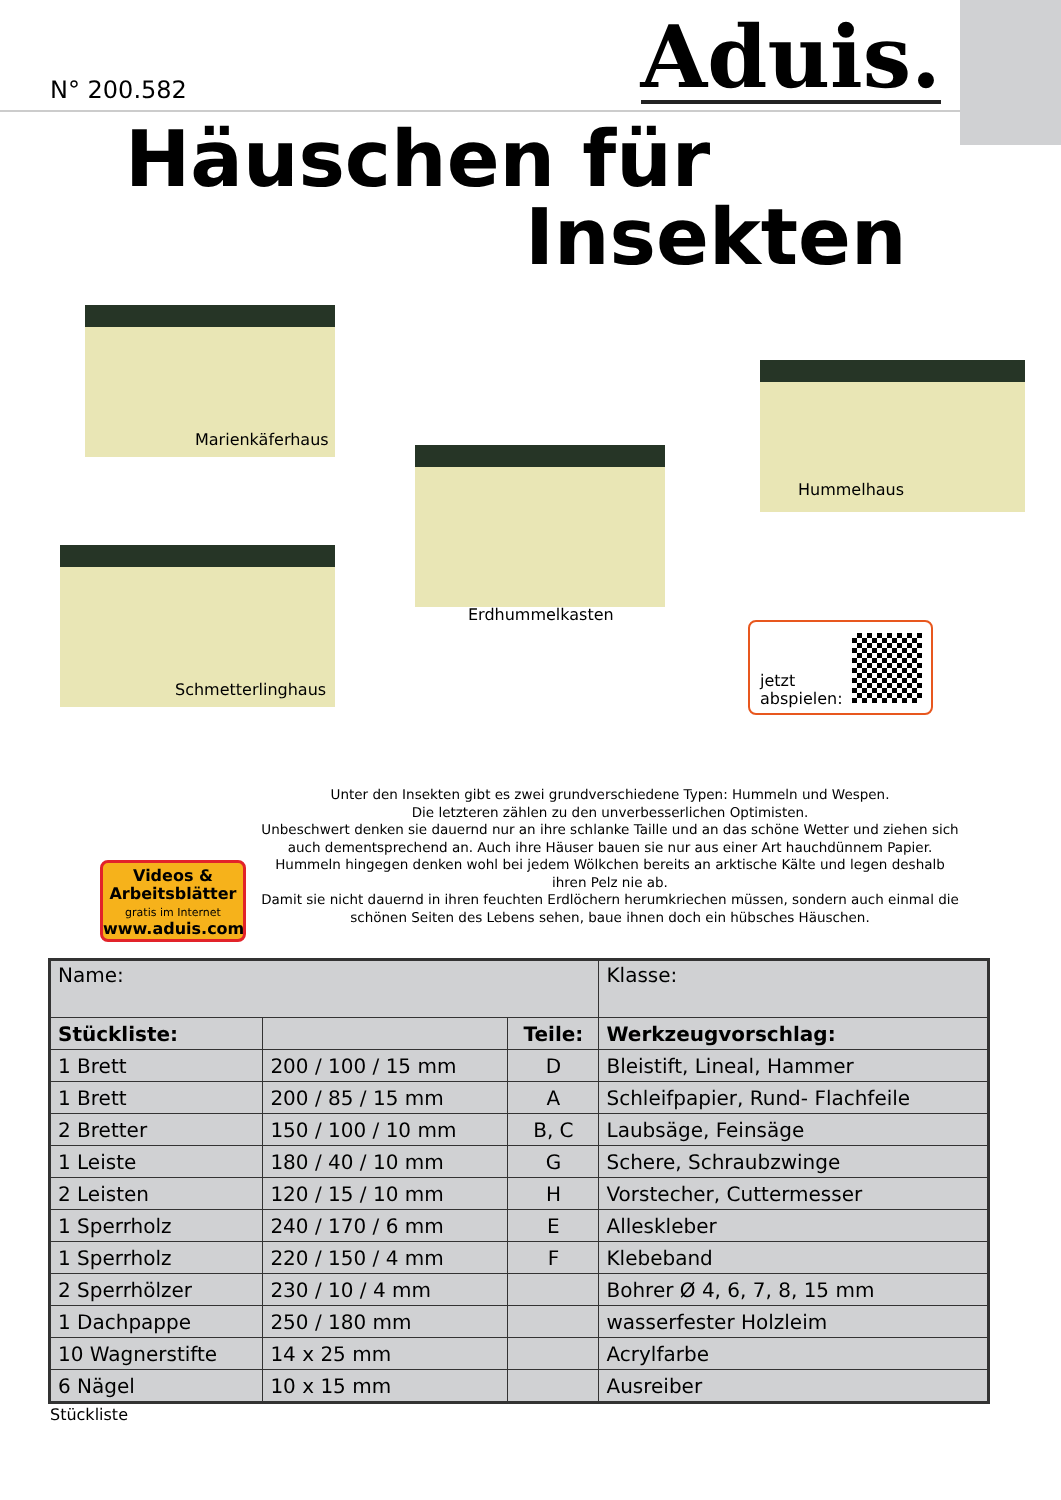N° 200.582 Aduis.
Häuschen für
Insekten
Marienkäferhaus
Schmetterlinghaus
Erdhummelkasten
Hummelhaus
jetzt
abspielen:
Videos &
Arbeitsblätter
gratis im Internet
www.aduis.com
Unter den Insekten gibt es zwei grundverschiedene Typen: Hummeln und Wespen.
Die letzteren zählen zu den unverbesserlichen Optimisten.
Unbeschwert denken sie dauernd nur an ihre schlanke Taille und an das schöne Wetter und ziehen sich auch dementsprechend an. Auch ihre Häuser bauen sie nur aus einer Art hauchdünnem Papier.
Hummeln hingegen denken wohl bei jedem Wölkchen bereits an arktische Kälte und legen deshalb ihren Pelz nie ab.
Damit sie nicht dauernd in ihren feuchten Erdlöchern herumkriechen müssen, sondern auch einmal die schönen Seiten des Lebens sehen, baue ihnen doch ein hübsches Häuschen.
| Name: | | | Klasse: |
| Stückliste: | | Teile: | Werkzeugvorschlag: |
| 1 Brett | 200 / 100 / 15 mm | D | Bleistift, Lineal, Hammer |
| 1 Brett | 200 / 85 / 15 mm | A | Schleifpapier, Rund- Flachfeile |
| 2 Bretter | 150 / 100 / 10 mm | B, C | Laubsäge, Feinsäge |
| 1 Leiste | 180 / 40 / 10 mm | G | Schere, Schraubzwinge |
| 2 Leisten | 120 / 15 / 10 mm | H | Vorstecher, Cuttermesser |
| 1 Sperrholz | 240 / 170 / 6 mm | E | Alleskleber |
| 1 Sperrholz | 220 / 150 / 4 mm | F | Klebeband |
| 2 Sperrhölzer | 230 / 10 / 4 mm | | Bohrer Ø 4, 6, 7, 8, 15 mm |
| 1 Dachpappe | 250 / 180 mm | | wasserfester Holzleim |
| 10 Wagnerstifte | 14 x 25 mm | | Acrylfarbe |
| 6 Nägel | 10 x 15 mm | | Ausreiber |
Stückliste